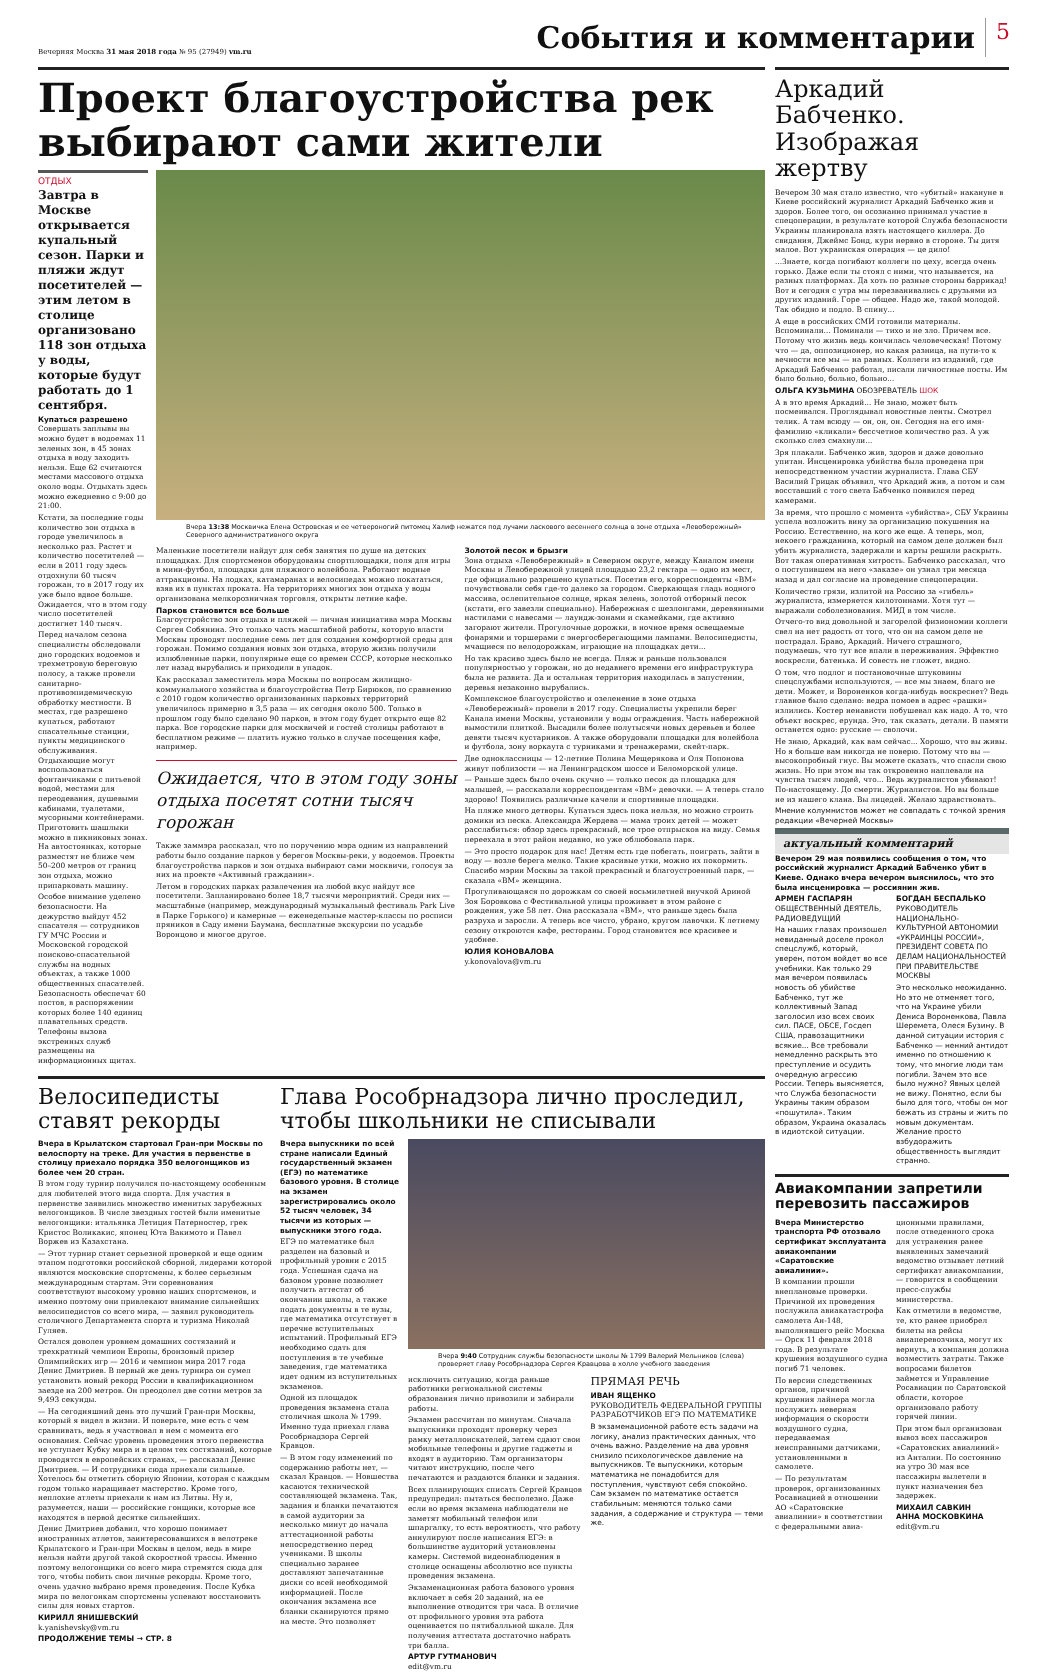Вечерняя Москва 31 мая 2018 года № 95 (27949) vm.ru
События и комментарии 5
Проект благоустройства рек выбирают сами жители
ОТДЫХ
Завтра в Москве открывается купальный сезон. Парки и пляжи ждут посетителей — этим летом в столице организовано 118 зон отдыха у воды, которые будут работать до 1 сентября.
Купаться разрешено
Совершать заплывы вы можно будет в водоемах 11 зеленых зон, в 45 зонах отдыха в воду заходить нельзя. Еще 62 считаются местами массового отдыха около воды. Отдыхать здесь можно ежедневно с 9:00 до 21:00.
Кстати, за последние годы количество зон отдыха в городе увеличилось в несколько раз. Растет и количество посетителей — если в 2011 году здесь отдохнули 60 тысяч горожан, то в 2017 году их уже было вдвое больше. Ожидается, что в этом году число посетителей достигнет 140 тысяч.
Перед началом сезона специалисты обследовали дно городских водоемов и трехметровую береговую полосу, а также провели санитарно-противоэпидемическую обработку местности. В местах, где разрешено купаться, работают спасательные станции, пункты медицинского обслуживания. Отдыхающие могут воспользоваться фонтанчиками с питьевой водой, местами для переодевания, душевыми кабинами, туалетами, мусорными контейнерами. Приготовить шашлыки можно в пикниковых зонах. На автостоянках, которые разместят не ближе чем 50–200 метров от границ зон отдыха, можно припарковать машину.
Особое внимание уделено безопасности. На дежурство выйдут 452 спасателя — сотрудников ГУ МЧС России и Московской городской поисково-спасательной службы на водных объектах, а также 1000 общественных спасателей. Безопасность обеспечат 60 постов, в распоряжении которых более 140 единиц плавательных средств. Телефоны вызова экстренных служб размещены на информационных щитах.
Вчера 13:38 Москвичка Елена Островская и ее четвероногий питомец Халиф нежатся под лучами ласкового весеннего солнца в зоне отдыха «Левобережный» Северного административного округа
Маленькие посетители найдут для себя занятия по душе на детских площадках. Для спортсменов оборудованы спортплощадки, поля для игры в мини-футбол, площадки для пляжного волейбола. Работают водные аттракционы. На лодках, катамаранах и велосипедах можно покататься, взяв их в пунктах проката. На территориях многих зон отдыха у воды организована мелкорозничная торговля, открыты летние кафе.
Парков становится все больше
Благоустройство зон отдыха и пляжей — личная инициатива мэра Москвы Сергея Собянина. Это только часть масштабной работы, которую власти Москвы проводят последние семь лет для создания комфортной среды для горожан. Помимо создания новых зон отдыха, вторую жизнь получили излюбленные парки, популярные еще со времен СССР, которые несколько лет назад вырубались и приходили в упадок.
Как рассказал заместитель мэра Москвы по вопросам жилищно-коммунального хозяйства и благоустройства Петр Бирюков, по сравнению с 2010 годом количество организованных парковых территорий увеличилось примерно в 3,5 раза — их сегодня около 500. Только в прошлом году было сделано 90 парков, в этом году будет открыто еще 82 парка. Все городские парки для москвичей и гостей столицы работают в бесплатном режиме — платить нужно только в случае посещения кафе, например.
Ожидается, что в этом году зоны отдыха посетят сотни тысяч горожан
Также заммэра рассказал, что по поручению мэра одним из направлений работы было создание парков у берегов Москвы-реки, у водоемов. Проекты благоустройства парков и зон отдыха выбирают сами москвичи, голосуя за них на проекте «Активный гражданин».
Летом в городских парках развлечения на любой вкус найдут все посетители. Запланировано более 18,7 тысячи мероприятий. Среди них — масштабные (например, международный музыкальный фестиваль Park Live в Парке Горького) и камерные — еженедельные мастер-классы по росписи пряников в Саду имени Баумана, бесплатные экскурсии по усадьбе Воронцово и многое другое.
Золотой песок и брызги
Зона отдыха «Левобережный» в Северном округе, между Каналом имени Москвы и Левобережной улицей площадью 23,2 гектара — одно из мест, где официально разрешено купаться. Посетив его, корреспонденты «ВМ» почувствовали себя где-то далеко за городом. Сверкающая гладь водного массива, ослепительное солнце, яркая зелень, золотой отборный песок (кстати, его завезли специально). Набережная с шезлонгами, деревянными настилами с навесами — лаундж-зонами и скамейками, где активно загорают жители. Прогулочные дорожки, в ночное время освещаемые фонарями и торшерами с энергосберегающими лампами. Велосипедисты, мчащиеся по велодорожкам, играющие на площадках дети...
Но так красиво здесь было не всегда. Пляж и раньше пользовался популярностью у горожан, но до недавнего времени его инфраструктура была не развита. Да и остальная территория находилась в запустении, деревья незаконно вырубались.
Комплексное благоустройство и озеленение в зоне отдыха «Левобережный» провели в 2017 году. Специалисты укрепили берег Канала имени Москвы, установили у воды ограждения. Часть набережной вымостили плиткой. Высадили более полутысячи новых деревьев и более девяти тысяч кустарников. А также оборудовали площадки для волейбола и футбола, зону воркаута с турниками и тренажерами, скейт-парк.
Две одноклассницы — 12-летние Полина Мещерякова и Оля Попонова живут поблизости — на Ленинградском шоссе и Беломорской улице.
— Раньше здесь было очень скучно — только песок да площадка для малышей, — рассказали корреспондентам «ВМ» девочки. — А теперь стало здорово! Появились различные качели и спортивные площадки.
На пляже много детворы. Купаться здесь пока нельзя, но можно строить домики из песка. Александра Жердева — мама троих детей — может расслабиться: обзор здесь прекрасный, все трое отпрысков на виду. Семья переехала в этот район недавно, но уже облюбовала парк.
— Это просто подарок для нас! Детям есть где побегать, поиграть, зайти в воду — возле берега мелко. Такие красивые утки, можно их покормить. Спасибо мэрии Москвы за такой прекрасный и благоустроенный парк, — сказала «ВМ» женщина.
Прогуливающаяся по дорожкам со своей восьмилетней внучкой Ариной Зоя Боровкова с Фестивальной улицы проживает в этом районе с рождения, уже 58 лет. Она рассказала «ВМ», что раньше здесь была разруха и заросли. А теперь все чисто, убрано, кругом лавочки. К летнему сезону откроются кафе, рестораны. Город становится все красивее и удобнее.
ЮЛИЯ КОНОВАЛОВА
y.konovalova@vm.ru
Велосипедисты ставят рекорды
Вчера в Крылатском стартовал Гран-при Москвы по велоспорту на треке. Для участия в первенстве в столицу приехало порядка 350 велогонщиков из более чем 20 стран.
В этом году турнир получился по-настоящему особенным для любителей этого вида спорта. Для участия в первенстве заявились множество именитых зарубежных велогонщиков. В числе звездных гостей были именитые велогонщики: итальянка Летиция Патерностер, грек Кристос Воликакис, японец Юта Вакимото и Павел Воржев из Казахстана.
— Этот турнир станет серьезной проверкой и еще одним этапом подготовки российской сборной, лидерами которой являются московские спортсмены, к более серьезным международным стартам. Эти соревнования соответствуют высокому уровню наших спортсменов, и именно поэтому они привлекают внимание сильнейших велосипедистов со всего мира, — заявил руководитель столичного Департамента спорта и туризма Николай Гуляев.
Остался доволен уровнем домашних состязаний и трехкратный чемпион Европы, бронзовый призер Олимпийских игр — 2016 и чемпион мира 2017 года Денис Дмитриев. В первый же день турнира он сумел установить новый рекорд России в квалификационном заезде на 200 метров. Он преодолел две сотни метров за 9,493 секунды.
— На сегодняшний день это лучший Гран-при Москвы, который я видел в жизни. И поверьте, мне есть с чем сравнивать, ведь я участвовал в нем с момента его основания. Сейчас уровень проведения этого первенства не уступает Кубку мира и в целом тех состязаний, которые проводятся в европейских странах, — рассказал Денис Дмитриев. — И сотрудники сюда приехали сильные. Хотелось бы отметить сборную Японии, которая с каждым годом только наращивает мастерство. Кроме того, неплохие атлеты приехали к нам из Литвы. Ну и, разумеется, наши — российские гонщики, которые все находятся в первой десятке сильнейших.
Денис Дмитриев добавил, что хорошо понимает иностранных атлетов, заинтересовавшихся в велотреке Крылатского и Гран-при Москвы в целом, ведь в мире нельзя найти другой такой скоростной трассы. Именно поэтому велогонщики со всего мира стремятся сюда для того, чтобы побить свои личные рекорды. Кроме того, очень удачно выбрано время проведения. После Кубка мира по велогонкам спортсмены успевают восстановить силы для новых стартов.
КИРИЛЛ ЯНИШЕВСКИЙ
k.yanishevsky@vm.ru
ПРОДОЛЖЕНИЕ ТЕМЫ → СТР. 8
Глава Рособрнадзора лично проследил, чтобы школьники не списывали
Вчера выпускники по всей стране написали Единый государственный экзамен (ЕГЭ) по математике базового уровня. В столице на экзамен зарегистрировались около 52 тысяч человек, 34 тысячи из которых — выпускники этого года.
ЕГЭ по математике был разделен на базовый и профильный уровни с 2015 года. Успешная сдача на базовом уровне позволяет получить аттестат об окончании школы, а также подать документы в те вузы, где математика отсутствует в перечне вступительных испытаний. Профильный ЕГЭ необходимо сдать для поступления в те учебные заведения, где математика идет одним из вступительных экзаменов.
Одной из площадок проведения экзамена стала столичная школа № 1799. Именно туда приехал глава Рособрнадзора Сергей Кравцов.
— В этом году изменений по содержанию работы нет, — сказал Кравцов. — Новшества касаются технической составляющей экзамена. Так, задания и бланки печатаются в самой аудитории за несколько минут до начала аттестационной работы непосредственно перед учениками. В школы специально заранее доставляют запечатанные диски со всей необходимой информацией. После окончания экзамена все бланки сканируются прямо на месте. Это позволяет
Вчера 9:40 Сотрудник службы безопасности школы № 1799 Валерий Мельников (слева) проверяет главу Рособрнадзора Сергея Кравцова в холле учебного заведения
исключить ситуацию, когда раньше работники региональной системы образования лично привозили и забирали работы.
Экзамен рассчитан по минутам. Сначала выпускники проходят проверку через рамку металлоискателей, затем сдают свои мобильные телефоны и другие гаджеты и входят в аудиторию. Там организаторы читают инструкцию, после чего печатаются и раздаются бланки и задания.
Всех планирующих списать Сергей Кравцов предупредил: пытаться бесполезно. Даже если во время экзамена наблюдатели не заметят мобильный телефон или шпаргалку, то есть вероятность, что работу аннулируют после написания ЕГЭ: в большинстве аудиторий установлены камеры. Системой видеонаблюдения в столице оснащены абсолютно все пункты проведения экзамена.
Экзаменационная работа базового уровня включает в себя 20 заданий, на ее выполнение отводится три часа. В отличие от профильного уровня эта работа оценивается по пятибалльной шкале. Для получения аттестата достаточно набрать три балла.
АРТУР ГУТМАНОВИЧ
edit@vm.ru
ПРЯМАЯ РЕЧЬ
ИВАН ЯЩЕНКО
РУКОВОДИТЕЛЬ ФЕДЕРАЛЬНОЙ ГРУППЫ РАЗРАБОТЧИКОВ ЕГЭ ПО МАТЕМАТИКЕ
В экзаменационной работе есть задачи на логику, анализ практических данных, что очень важно. Разделение на два уровня снизило психологическое давление на выпускников. Те выпускники, которым математика не понадобится для поступления, чувствуют себя спокойно. Сам экзамен по математике остается стабильным: меняются только сами задания, а содержание и структура — теми же.
Аркадий Бабченко. Изображая жертву
Вечером 30 мая стало известно, что «убитый» накануне в Киеве российский журналист Аркадий Бабченко жив и здоров. Более того, он осознанно принимал участие в спецоперации, в результате которой Служба безопасности Украины планировала взять настоящего киллера. До свидания, Джеймс Бонд, кури нервно в стороне. Ты дитя малое. Вот украинская операция — це дило!
...Знаете, когда погибают коллеги по цеху, всегда очень горько. Даже если ты стоял с ними, что называется, на разных платформах. Да хоть по разные стороны баррикад! Вот и сегодня с утра мы перезванивались с друзьями из других изданий. Горе — общее. Надо же, такой молодой. Так обидно и подло. В спину...
А еще в российских СМИ готовили материалы. Вспоминали... Поминали — тихо и не зло. Причем все. Потому что жизнь ведь кончилась человеческая! Потому что — да, оппозиционер, но какая разница, на пути-то к вечности все мы — на равных. Коллеги из изданий, где Аркадий Бабченко работал, писали личностные посты. Им было больно, больно, больно...
ОЛЬГА КУЗЬМИНА ОБОЗРЕВАТЕЛЬ ШОК
А в это время Аркадий... Не знаю, может быть посмеивался. Проглядывал новостные ленты. Смотрел телик. А там всюду — он, он, он. Сегодня на его имя-фамилию «кликали» бессчетное количество раз. А уж сколько слез смахнули...
Зря плакали. Бабченко жив, здоров и даже довольно упитан. Инсценировка убийства была проведена при непосредственном участии журналиста. Глава СБУ Василий Грицак объявил, что Аркадий жив, а потом и сам восставший с того света Бабченко появился перед камерами.
За время, что прошло с момента «убийства», СБУ Украины успела возложить вину за организацию покушения на Россию. Естественно, на кого же еще. А теперь, мол, некоего гражданина, который на самом деле должен был убить журналиста, задержали и карты решили раскрыть. Вот такая оперативная хитрость. Бабченко рассказал, что о поступившем на него «заказе» он узнал три месяца назад и дал согласие на проведение спецоперации.
Количество грязи, излитой на Россию за «гибель» журналиста, измеряется килотоннами. Хотя тут — выражали соболезнования. МИД в том числе.
Отчего-то вид довольной и загорелой физиономии коллеги свел на нет радость от того, что он на самом деле не пострадал. Браво, Аркадий. Ничего страшного, подумаешь, что тут все впали в переживания. Эффектно воскресли, батенька. И совесть не гложет, видно.
О том, что подлог и постановочные штуковины спецслужбами используются, — все мы знаем, благо не дети. Может, и Вороненков когда-нибудь воскреснет? Ведь главное было сделано: ведра помоев в адрес «рашки» излились. Костер ненависти побушевал как надо. А то, что объект воскрес, ерунда. Это, так сказать, детали. В памяти останется одно: русские — сволочи.
Не знаю, Аркадий, как вам сейчас... Хорошо, что вы живы. Но я больше вам никогда не поверю. Потому что вы — высокопробный гнус. Вы можете сказать, что спасли свою жизнь. Но при этом вы так откровенно наплевали на чувства тысяч людей, что... Ведь журналистов убивают! По-настоящему. До смерти. Журналистов. Но вы больше не из нашего клана. Вы лицедей. Желаю здравствовать.
Мнение колумнистов может не совпадать с точкой зрения редакции «Вечерней Москвы»
актуальный комментарий
Вечером 29 мая появились сообщения о том, что российский журналист Аркадий Бабченко убит в Киеве. Однако вчера вечером выяснилось, что это была инсценировка — россиянин жив.
АРМЕН ГАСПАРЯН
ОБЩЕСТВЕННЫЙ ДЕЯТЕЛЬ, РАДИОВЕДУЩИЙ
На наших глазах произошел невиданный доселе прокол спецслужб, который, уверен, потом войдет во все учебники. Как только 29 мая вечером появилась новость об убийстве Бабченко, тут же коллективный Запад заголосил изо всех своих сил. ПАСЕ, ОБСЕ, Госдеп США, правозащитники всякие... Все требовали немедленно раскрыть это преступление и осудить очередную агрессию России. Теперь выясняется, что Служба безопасности Украины таким образом «пошутила». Таким образом, Украина оказалась в идиотской ситуации.
БОГДАН БЕСПАЛЬКО
РУКОВОДИТЕЛЬ НАЦИОНАЛЬНО-КУЛЬТУРНОЙ АВТОНОМИИ «УКРАИНЦЫ РОССИИ», ПРЕЗИДЕНТ СОВЕТА ПО ДЕЛАМ НАЦИОНАЛЬНОСТЕЙ ПРИ ПРАВИТЕЛЬСТВЕ МОСКВЫ
Это несколько неожиданно. Но это не отменяет того, что на Украине убили Дениса Вороненкова, Павла Шеремета, Олеся Бузину. В данной ситуации история с Бабченко — ненний антидот именно по отношению к тому, что многие люди там погибли. Зачем это все было нужно? Явных целей не вижу. Понятно, если бы было для того, чтобы он мог бежать из страны и жить по новым документам. Желание просто взбудоражить общественность выглядит странно.
Авиакомпании запретили перевозить пассажиров
Вчера Министерство транспорта РФ отозвало сертификат эксплуатанта авиакомпании «Саратовские авиалинии».
В компании прошли внеплановые проверки. Причиной их проведения послужила авиакатастрофа самолета Ан-148, выполнявшего рейс Москва — Орск 11 февраля 2018 года. В результате крушения воздушного судна погиб 71 человек.
По версии следственных органов, причиной крушения лайнера могла послужить неверная информация о скорости воздушного судна, передаваемая неисправными датчиками, установленными в самолете.
— По результатам проверок, организованных Росавиацией в отношении АО «Саратовские авиалинии» в соответствии с федеральными авиа-
ционными правилами, после отведенного срока для устранения ранее выявленных замечаний ведомство отзывает летний сертификат авиакомпании, — говорится в сообщении пресс-службы министерства.
Как отметили в ведомстве, те, кто ранее приобрел билеты на рейсы авиаперевозчика, могут их вернуть, а компания должна возместить затраты. Также вопросами билетов займется и Управление Росавиации по Саратовской области, которое организовало работу горячей линии.
При этом был организован вывоз всех пассажиров «Саратовских авиалиний» из Анталии. По состоянию на утро 30 мая все пассажиры вылетели в пункт назначения без задержек.
МИХАИЛ САВКИН
АННА МОСКОВКИНА
edit@vm.ru